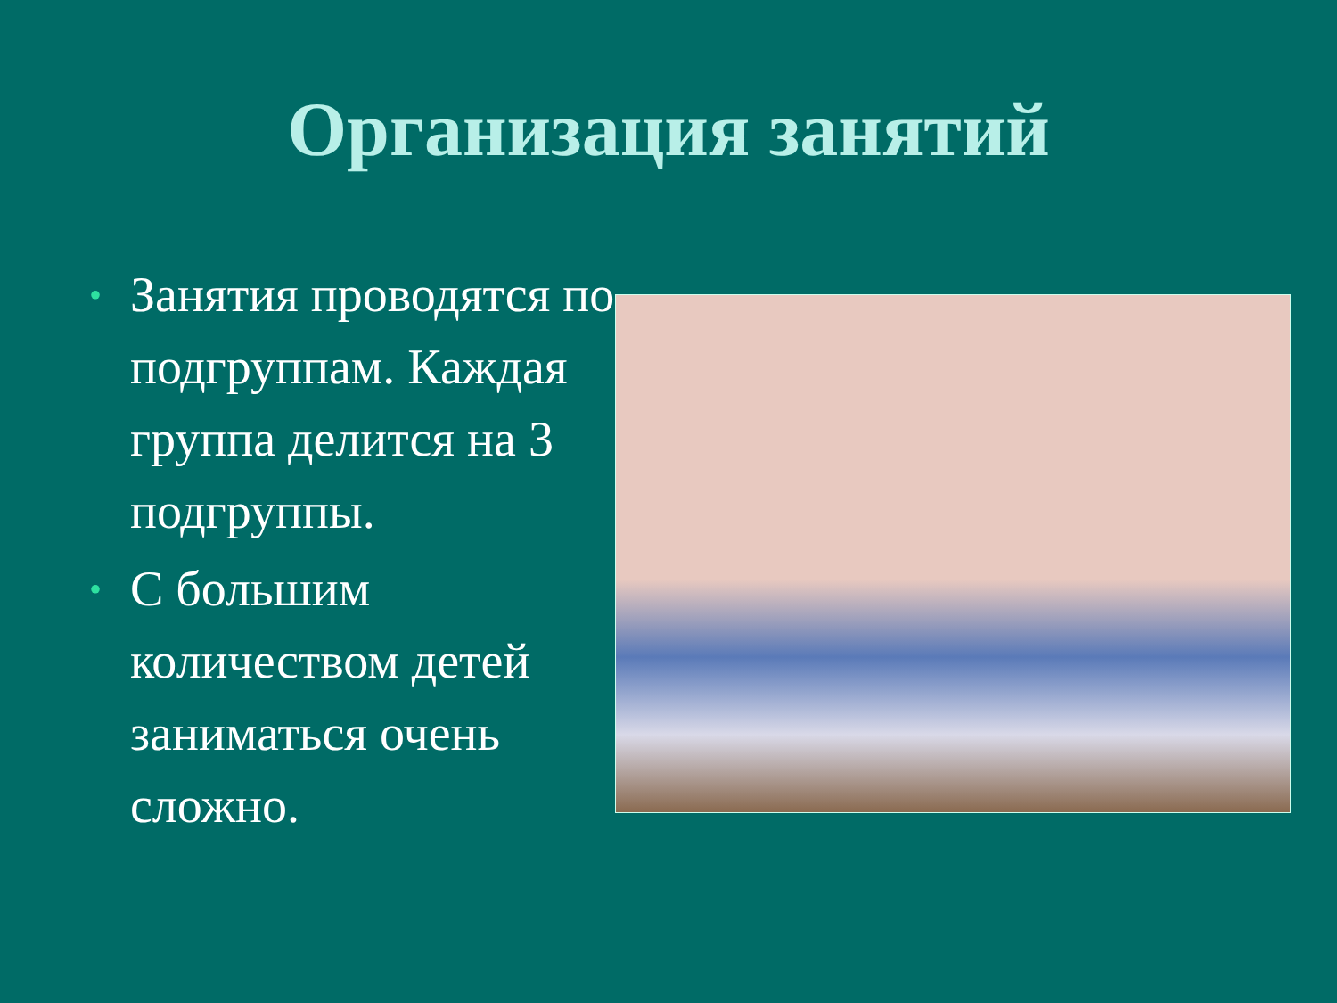Организация занятий
• Занятия проводятся по подгруппам. Каждая группа делится на 3 подгруппы.
• С большим количеством детей заниматься очень сложно.